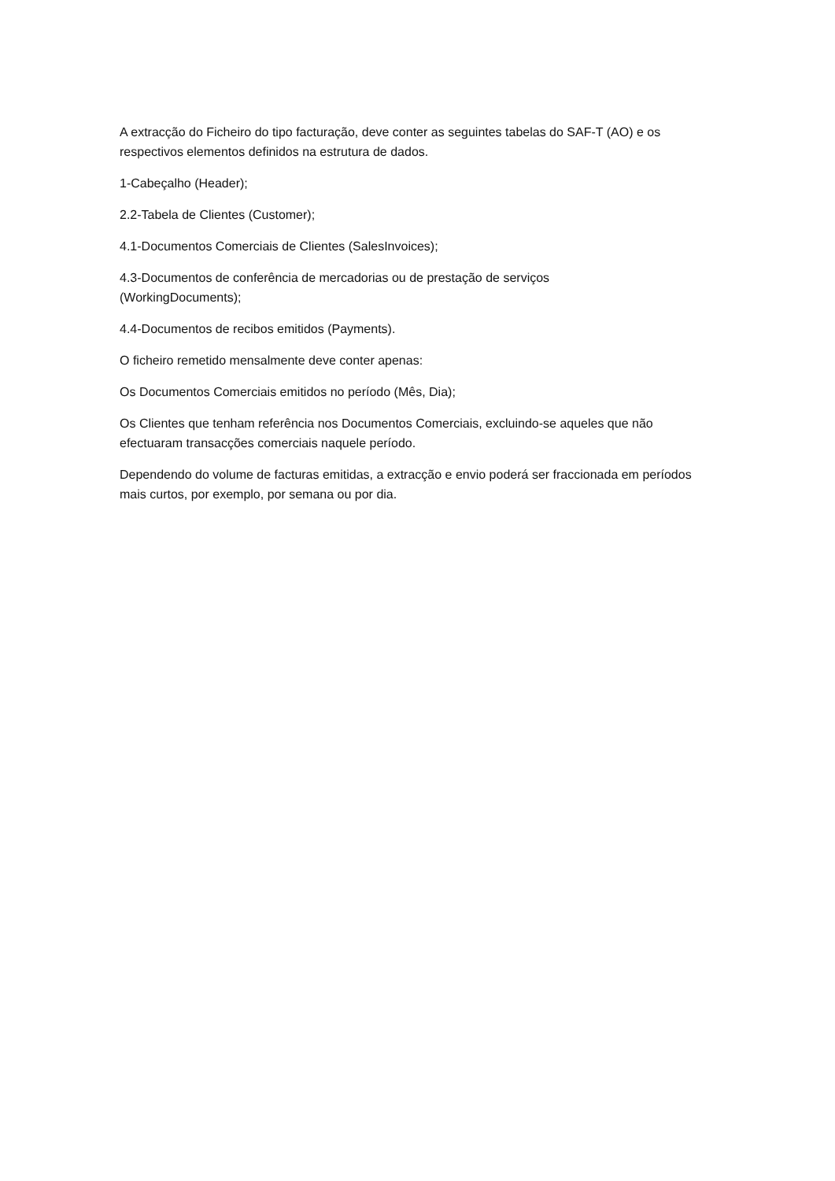A extracção do Ficheiro do tipo facturação, deve conter as seguintes tabelas do SAF-T (AO) e os respectivos elementos definidos na estrutura de dados.
1-Cabeçalho (Header);
2.2-Tabela de Clientes (Customer);
4.1-Documentos Comerciais de Clientes (SalesInvoices);
4.3-Documentos de conferência de mercadorias ou de prestação de serviços
(WorkingDocuments);
4.4-Documentos de recibos emitidos (Payments).
O ficheiro remetido mensalmente deve conter apenas:
Os Documentos Comerciais emitidos no período (Mês, Dia);
Os Clientes que tenham referência nos Documentos Comerciais, excluindo-se aqueles que não efectuaram transacções comerciais naquele período.
Dependendo do volume de facturas emitidas, a extracção e envio poderá ser fraccionada em períodos mais curtos, por exemplo, por semana ou por dia.